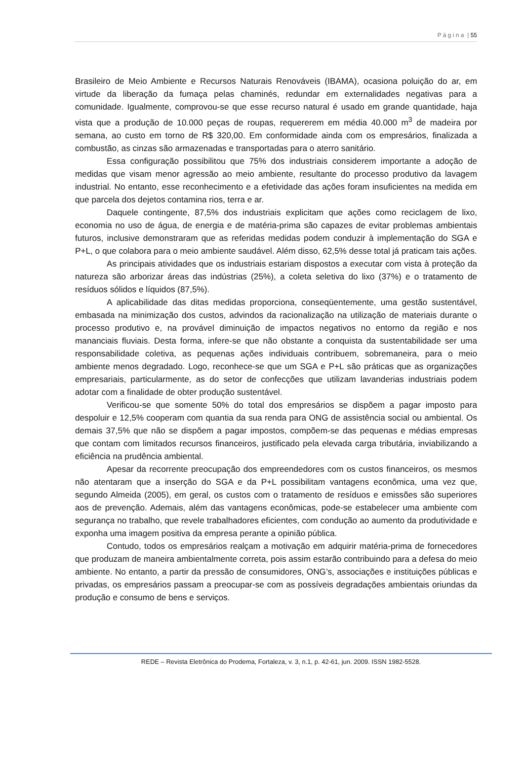P á g i n a | 55
Brasileiro de Meio Ambiente e Recursos Naturais Renováveis (IBAMA), ocasiona poluição do ar, em virtude da liberação da fumaça pelas chaminés, redundar em externalidades negativas para a comunidade. Igualmente, comprovou-se que esse recurso natural é usado em grande quantidade, haja vista que a produção de 10.000 peças de roupas, requererem em média 40.000 m<sup>3</sup> de madeira por semana, ao custo em torno de R$ 320,00. Em conformidade ainda com os empresários, finalizada a combustão, as cinzas são armazenadas e transportadas para o aterro sanitário.
Essa configuração possibilitou que 75% dos industriais considerem importante a adoção de medidas que visam menor agressão ao meio ambiente, resultante do processo produtivo da lavagem industrial. No entanto, esse reconhecimento e a efetividade das ações foram insuficientes na medida em que parcela dos dejetos contamina rios, terra e ar.
Daquele contingente, 87,5% dos industriais explicitam que ações como reciclagem de lixo, economia no uso de água, de energia e de matéria-prima são capazes de evitar problemas ambientais futuros, inclusive demonstraram que as referidas medidas podem conduzir à implementação do SGA e P+L, o que colabora para o meio ambiente saudável. Além disso, 62,5% desse total já praticam tais ações.
As principais atividades que os industriais estariam dispostos a executar com vista à proteção da natureza são arborizar áreas das indústrias (25%), a coleta seletiva do lixo (37%) e o tratamento de resíduos sólidos e líquidos (87,5%).
A aplicabilidade das ditas medidas proporciona, conseqüentemente, uma gestão sustentável, embasada na minimização dos custos, advindos da racionalização na utilização de materiais durante o processo produtivo e, na provável diminuição de impactos negativos no entorno da região e nos mananciais fluviais. Desta forma, infere-se que não obstante a conquista da sustentabilidade ser uma responsabilidade coletiva, as pequenas ações individuais contribuem, sobremaneira, para o meio ambiente menos degradado. Logo, reconhece-se que um SGA e P+L são práticas que as organizações empresariais, particularmente, as do setor de confecções que utilizam lavanderias industriais podem adotar com a finalidade de obter produção sustentável.
Verificou-se que somente 50% do total dos empresários se dispõem a pagar imposto para despoluir e 12,5% cooperam com quantia da sua renda para ONG de assistência social ou ambiental. Os demais 37,5% que não se dispõem a pagar impostos, compõem-se das pequenas e médias empresas que contam com limitados recursos financeiros, justificado pela elevada carga tributária, inviabilizando a eficiência na prudência ambiental.
Apesar da recorrente preocupação dos empreendedores com os custos financeiros, os mesmos não atentaram que a inserção do SGA e da P+L possibilitam vantagens econômica, uma vez que, segundo Almeida (2005), em geral, os custos com o tratamento de resíduos e emissões são superiores aos de prevenção. Ademais, além das vantagens econômicas, pode-se estabelecer uma ambiente com segurança no trabalho, que revele trabalhadores eficientes, com condução ao aumento da produtividade e exponha uma imagem positiva da empresa perante a opinião pública.
Contudo, todos os empresários realçam a motivação em adquirir matéria-prima de fornecedores que produzam de maneira ambientalmente correta, pois assim estarão contribuindo para a defesa do meio ambiente. No entanto, a partir da pressão de consumidores, ONG’s, associações e instituições públicas e privadas, os empresários passam a preocupar-se com as possíveis degradações ambientais oriundas da produção e consumo de bens e serviços.
REDE – Revista Eletrônica do Prodema, Fortaleza, v. 3, n.1, p. 42-61, jun. 2009. ISSN 1982-5528.